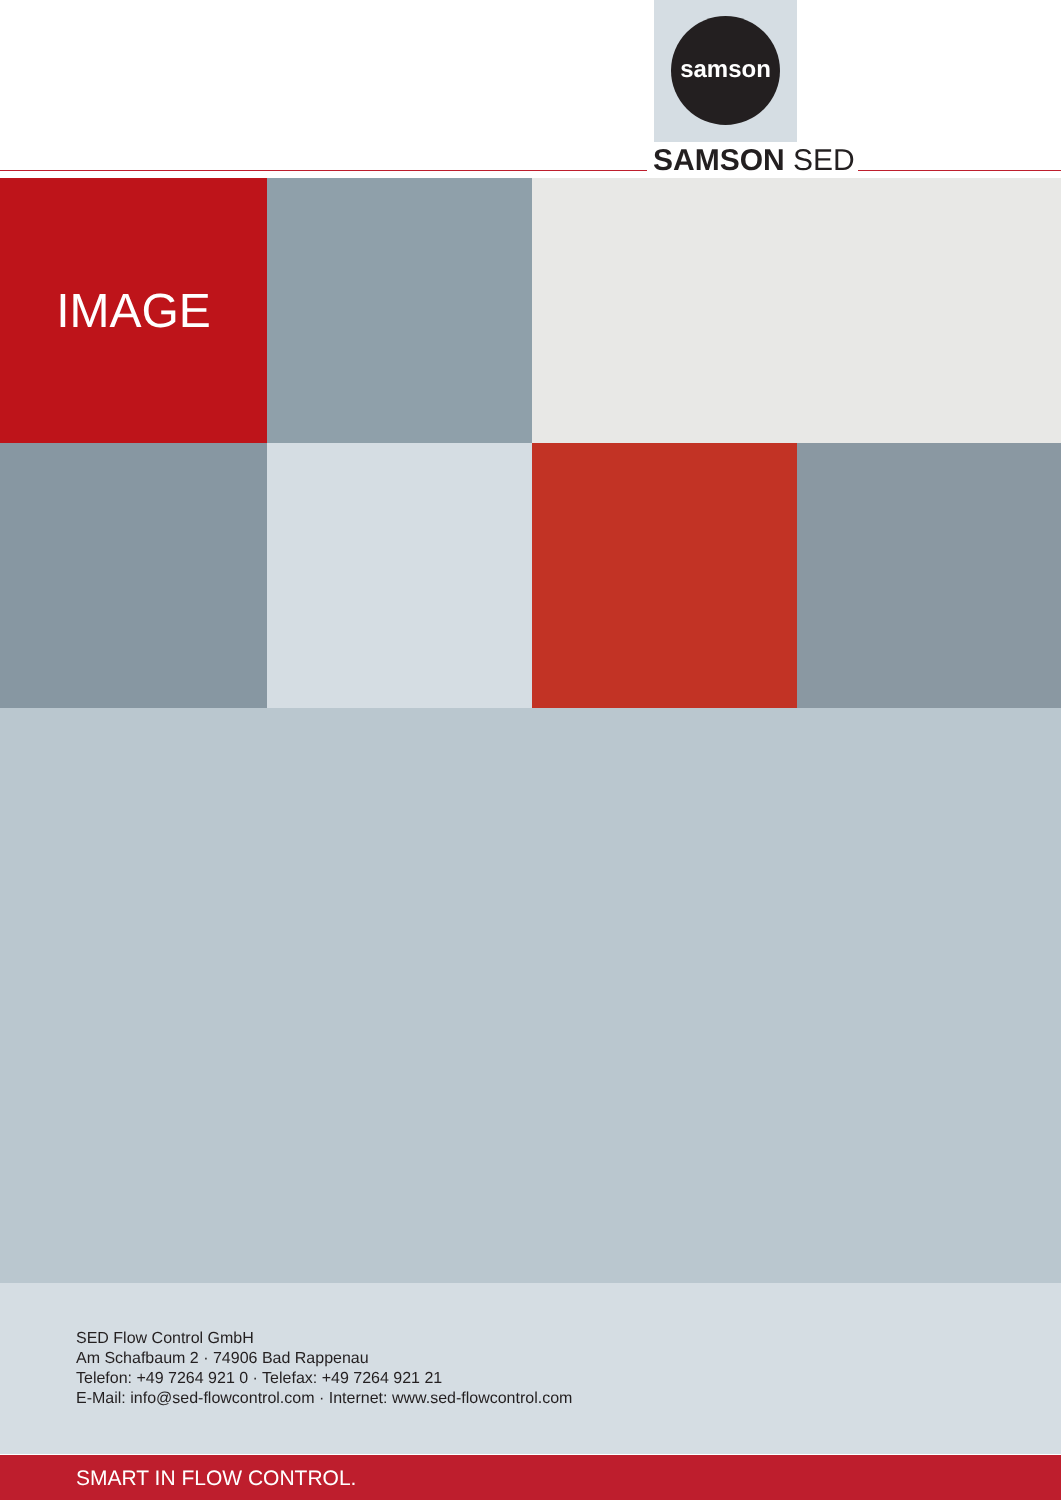samson
SAMSON SED
IMAGE
SED Flow Control GmbH
Am Schafbaum 2 · 74906 Bad Rappenau
Telefon: +49 7264 921 0 · Telefax: +49 7264 921 21
E-Mail: info@sed-flowcontrol.com · Internet: www.sed-flowcontrol.com
SMART IN FLOW CONTROL.